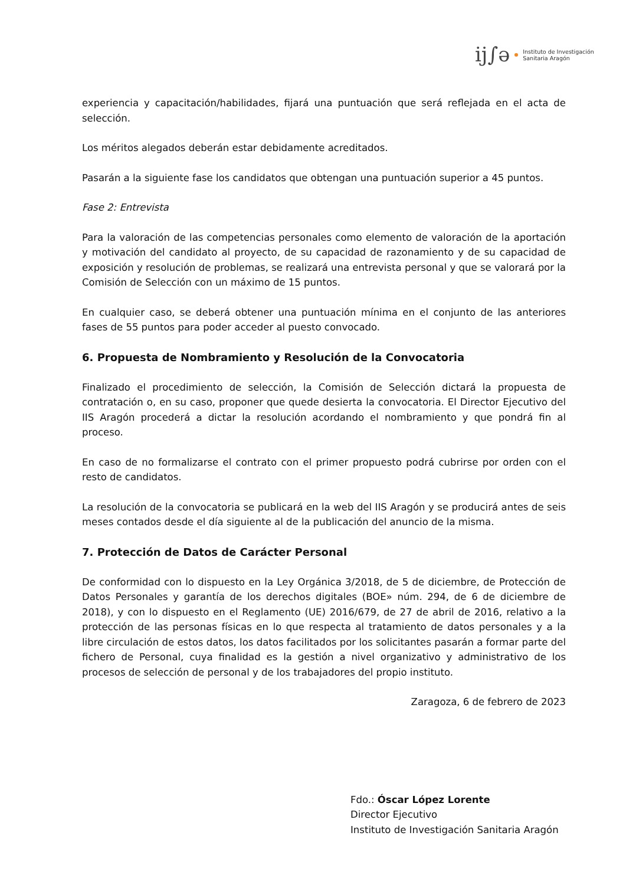ij∫ə
Instituto de Investigación
Sanitaria Aragón
experiencia y capacitación/habilidades, fijará una puntuación que será reflejada en el acta de selección.
Los méritos alegados deberán estar debidamente acreditados.
Pasarán a la siguiente fase los candidatos que obtengan una puntuación superior a 45 puntos.
Fase 2: Entrevista
Para la valoración de las competencias personales como elemento de valoración de la aportación y motivación del candidato al proyecto, de su capacidad de razonamiento y de su capacidad de exposición y resolución de problemas, se realizará una entrevista personal y que se valorará por la Comisión de Selección con un máximo de 15 puntos.
En cualquier caso, se deberá obtener una puntuación mínima en el conjunto de las anteriores fases de 55 puntos para poder acceder al puesto convocado.
6. Propuesta de Nombramiento y Resolución de la Convocatoria
Finalizado el procedimiento de selección, la Comisión de Selección dictará la propuesta de contratación o, en su caso, proponer que quede desierta la convocatoria. El Director Ejecutivo del IIS Aragón procederá a dictar la resolución acordando el nombramiento y que pondrá fin al proceso.
En caso de no formalizarse el contrato con el primer propuesto podrá cubrirse por orden con el resto de candidatos.
La resolución de la convocatoria se publicará en la web del IIS Aragón y se producirá antes de seis meses contados desde el día siguiente al de la publicación del anuncio de la misma.
7. Protección de Datos de Carácter Personal
De conformidad con lo dispuesto en la Ley Orgánica 3/2018, de 5 de diciembre, de Protección de Datos Personales y garantía de los derechos digitales (BOE» núm. 294, de 6 de diciembre de 2018), y con lo dispuesto en el Reglamento (UE) 2016/679, de 27 de abril de 2016, relativo a la protección de las personas físicas en lo que respecta al tratamiento de datos personales y a la libre circulación de estos datos, los datos facilitados por los solicitantes pasarán a formar parte del fichero de Personal, cuya finalidad es la gestión a nivel organizativo y administrativo de los procesos de selección de personal y de los trabajadores del propio instituto.
Zaragoza, 6 de febrero de 2023
Fdo.: Óscar López Lorente
Director Ejecutivo
Instituto de Investigación Sanitaria Aragón